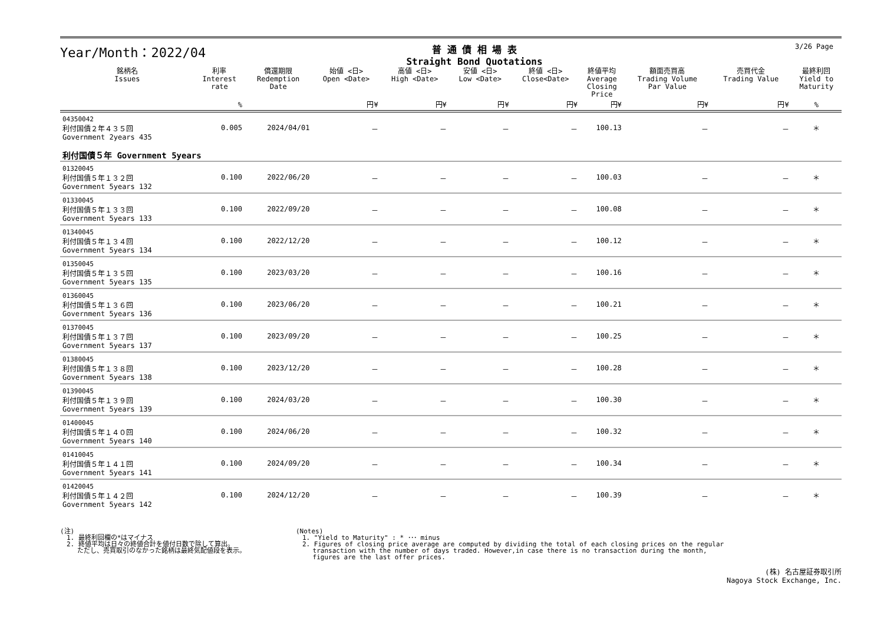Year/Month：2022/04
普 通 債 相 場 表
Straight Bond Quotations
3/26 Page
| 銘柄名 Issues | 利率 Interest rate | 償還期限 Redemption Date | 始値 <日> Open <Date> | 高値 <日> High <Date> | 安値 <日> Low <Date> | 終値 <日> Close<Date> | 終値平均 Average Closing Price | 額面売買高 Trading Volume Par Value | 売買代金 Trading Value | 最終利回 Yield to Maturity |
| --- | --- | --- | --- | --- | --- | --- | --- | --- | --- | --- |
| | % | | 円¥ | 円¥ | 円¥ | 円¥ | 円¥ | 円¥ | 円¥ | % |
| 04350042 利付国債２年４３５回 Government 2years 435 | 0.005 | 2024/04/01 | － | － | － | － | 100.13 | － | － | ＊ |
| 利付国債５年 Government 5years | | | | | | | | | | |
| 01320045 利付国債５年１３２回 Government 5years 132 | 0.100 | 2022/06/20 | － | － | － | － | 100.03 | － | － | ＊ |
| 01330045 利付国債５年１３３回 Government 5years 133 | 0.100 | 2022/09/20 | － | － | － | － | 100.08 | － | － | ＊ |
| 01340045 利付国債５年１３４回 Government 5years 134 | 0.100 | 2022/12/20 | － | － | － | － | 100.12 | － | － | ＊ |
| 01350045 利付国債５年１３５回 Government 5years 135 | 0.100 | 2023/03/20 | － | － | － | － | 100.16 | － | － | ＊ |
| 01360045 利付国債５年１３６回 Government 5years 136 | 0.100 | 2023/06/20 | － | － | － | － | 100.21 | － | － | ＊ |
| 01370045 利付国債５年１３７回 Government 5years 137 | 0.100 | 2023/09/20 | － | － | － | － | 100.25 | － | － | ＊ |
| 01380045 利付国債５年１３８回 Government 5years 138 | 0.100 | 2023/12/20 | － | － | － | － | 100.28 | － | － | ＊ |
| 01390045 利付国債５年１３９回 Government 5years 139 | 0.100 | 2024/03/20 | － | － | － | － | 100.30 | － | － | ＊ |
| 01400045 利付国債５年１４０回 Government 5years 140 | 0.100 | 2024/06/20 | － | － | － | － | 100.32 | － | － | ＊ |
| 01410045 利付国債５年１４１回 Government 5years 141 | 0.100 | 2024/09/20 | － | － | － | － | 100.34 | － | － | ＊ |
| 01420045 利付国債５年１４２回 Government 5years 142 | 0.100 | 2024/12/20 | － | － | － | － | 100.39 | － | － | ＊ |
(注)
　1. 最終利回欄の*はマイナス
　2. 終値平均は日々の終値合計を値付日数で除して算出。
　　 ただし、売買取引のなかった銘柄は最終気配値段を表示。
(Notes)
　1. "Yield to Maturity" : * ･･･ minus
　2. Figures of closing price average are computed by dividing the total of each closing prices on the regular
　　 transaction with the number of days traded. However,in case there is no transaction during the month,
　　 figures are the last offer prices.
(株) 名古屋証券取引所
Nagoya Stock Exchange, Inc.